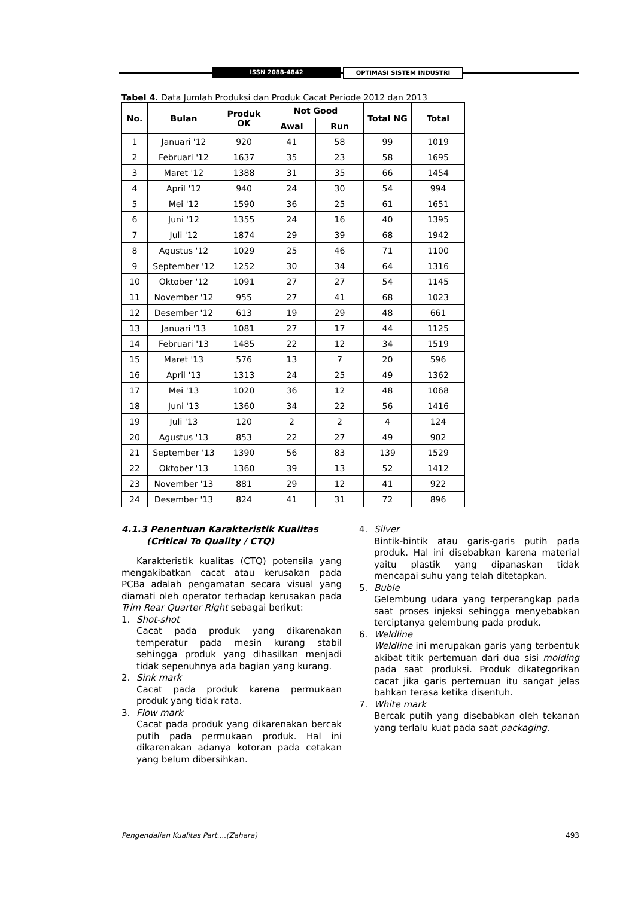ISSN 2088-4842 OPTIMASI SISTEM INDUSTRI
Tabel 4. Data Jumlah Produksi dan Produk Cacat Periode 2012 dan 2013
| No. | Bulan | Produk OK | Not Good | | Total NG | Total |
| --- | --- | --- | --- | --- | --- | --- |
| | | | Awal | Run | | |
| 1 | Januari '12 | 920 | 41 | 58 | 99 | 1019 |
| 2 | Februari '12 | 1637 | 35 | 23 | 58 | 1695 |
| 3 | Maret '12 | 1388 | 31 | 35 | 66 | 1454 |
| 4 | April '12 | 940 | 24 | 30 | 54 | 994 |
| 5 | Mei '12 | 1590 | 36 | 25 | 61 | 1651 |
| 6 | Juni '12 | 1355 | 24 | 16 | 40 | 1395 |
| 7 | Juli '12 | 1874 | 29 | 39 | 68 | 1942 |
| 8 | Agustus '12 | 1029 | 25 | 46 | 71 | 1100 |
| 9 | September '12 | 1252 | 30 | 34 | 64 | 1316 |
| 10 | Oktober '12 | 1091 | 27 | 27 | 54 | 1145 |
| 11 | November '12 | 955 | 27 | 41 | 68 | 1023 |
| 12 | Desember '12 | 613 | 19 | 29 | 48 | 661 |
| 13 | Januari '13 | 1081 | 27 | 17 | 44 | 1125 |
| 14 | Februari '13 | 1485 | 22 | 12 | 34 | 1519 |
| 15 | Maret '13 | 576 | 13 | 7 | 20 | 596 |
| 16 | April '13 | 1313 | 24 | 25 | 49 | 1362 |
| 17 | Mei '13 | 1020 | 36 | 12 | 48 | 1068 |
| 18 | Juni '13 | 1360 | 34 | 22 | 56 | 1416 |
| 19 | Juli '13 | 120 | 2 | 2 | 4 | 124 |
| 20 | Agustus '13 | 853 | 22 | 27 | 49 | 902 |
| 21 | September '13 | 1390 | 56 | 83 | 139 | 1529 |
| 22 | Oktober '13 | 1360 | 39 | 13 | 52 | 1412 |
| 23 | November '13 | 881 | 29 | 12 | 41 | 922 |
| 24 | Desember '13 | 824 | 41 | 31 | 72 | 896 |
4.1.3 Penentuan Karakteristik Kualitas
(Critical To Quality / CTQ)
Karakteristik kualitas (CTQ) potensila yang mengakibatkan cacat atau kerusakan pada PCBa adalah pengamatan secara visual yang diamati oleh operator terhadap kerusakan pada Trim Rear Quarter Right sebagai berikut:
1. Shot-shot
Cacat pada produk yang dikarenakan temperatur pada mesin kurang stabil sehingga produk yang dihasilkan menjadi tidak sepenuhnya ada bagian yang kurang.
2. Sink mark
Cacat pada produk karena permukaan produk yang tidak rata.
3. Flow mark
Cacat pada produk yang dikarenakan bercak putih pada permukaan produk. Hal ini dikarenakan adanya kotoran pada cetakan yang belum dibersihkan.
4. Silver
Bintik-bintik atau garis-garis putih pada produk. Hal ini disebabkan karena material yaitu plastik yang dipanaskan tidak mencapai suhu yang telah ditetapkan.
5. Buble
Gelembung udara yang terperangkap pada saat proses injeksi sehingga menyebabkan terciptanya gelembung pada produk.
6. Weldline
Weldline ini merupakan garis yang terbentuk akibat titik pertemuan dari dua sisi molding pada saat produksi. Produk dikategorikan cacat jika garis pertemuan itu sangat jelas bahkan terasa ketika disentuh.
7. White mark
Bercak putih yang disebabkan oleh tekanan yang terlalu kuat pada saat packaging.
Pengendalian Kualitas Part....(Zahara) 493